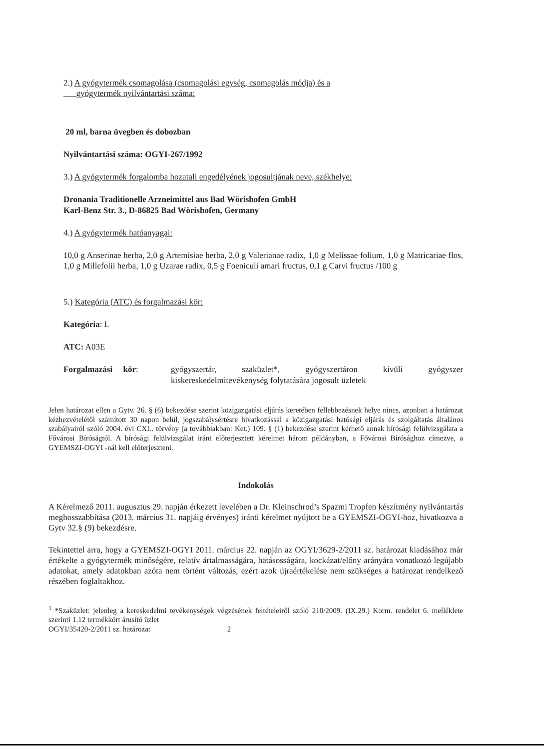2.) A gyógytermék csomagolása (csomagolási egység, csomagolás módja) és a
gyógytermék nyilvántartási száma:
20 ml, barna üvegben és dobozban
Nyilvántartási száma: OGYI-267/1992
3.) A gyógytermék forgalomba hozatali engedélyének jogosultjának neve, székhelye:
Dronania Traditionelle Arzneimittel aus Bad Wörishofen GmbH
Karl-Benz Str. 3., D-86825 Bad Wörishofen, Germany
4.) A gyógytermék hatóanyagai:
10,0 g Anserinae herba, 2,0 g Artemisiae herba, 2,0 g Valerianae radix, 1,0 g Melissae folium, 1,0 g Matricariae flos, 1,0 g Millefolii herba, 1,0 g Uzarae radix, 0,5 g Foeniculi amari fructus, 0,1 g Carvi fructus /100 g
5.) Kategória (ATC) és forgalmazási kör:
Kategória: I.
ATC: A03E
Forgalmazási kör: gyógyszertár, szaküzlet*, gyógyszertáron kívüli gyógyszer kiskereskedelmitevékenység folytatására jogosult üzletek
Jelen határozat ellen a Gytv. 26. § (6) bekezdése szerint közigazgatási eljárás keretében fellebbezésnek helye nincs, azonban a határozat kézhezvételétől számított 30 napon belül, jogszabálysértésre hivatkozással a közigazgatási hatósági eljárás és szolgáltatás általános szabályairól szóló 2004. évi CXL. törvény (a továbbiakban: Ket.) 109. § (1) bekezdése szerint kérhető annak bírósági felülvizsgálata a Fővárosi Bíróságtól. A bírósági felülvizsgálat iránt előterjesztett kérelmet három példányban, a Fővárosi Bírósághoz címezve, a GYEMSZI-OGYI -nál kell előterjeszteni.
Indokolás
A Kérelmező 2011. augusztus 29. napján érkezett levelében a Dr. Kleinschrod’s Spazmi Tropfen készítmény nyilvántartás meghosszabbítása (2013. március 31. napjáig érvényes) iránti kérelmet nyújtott be a GYEMSZI-OGYI-hoz, hivatkozva a Gytv 32.§ (9) bekezdésre.
Tekintettel arra, hogy a GYEMSZI-OGYI 2011. március 22. napján az OGYI/3629-2/2011 sz. határozat kiadásához már értékelte a gyógytermék minőségére, relatív ártalmasságára, hatásosságára, kockázat/előny arányára vonatkozó legújabb adatokat, amely adatokban azóta nem történt változás, ezért azok újraértékelése nem szükséges a határozat rendelkező részében foglaltakhoz.
<sup>1</sup> *Szaküzlet: jelenleg a kereskedelmi tevékenységek végzésének feltételeiről szóló 210/2009. (IX.29.) Korm. rendelet 6. melléklete szerinti 1.12 termékkört árusító üzlet
OGYI/35420-2/2011 sz. határozat 2